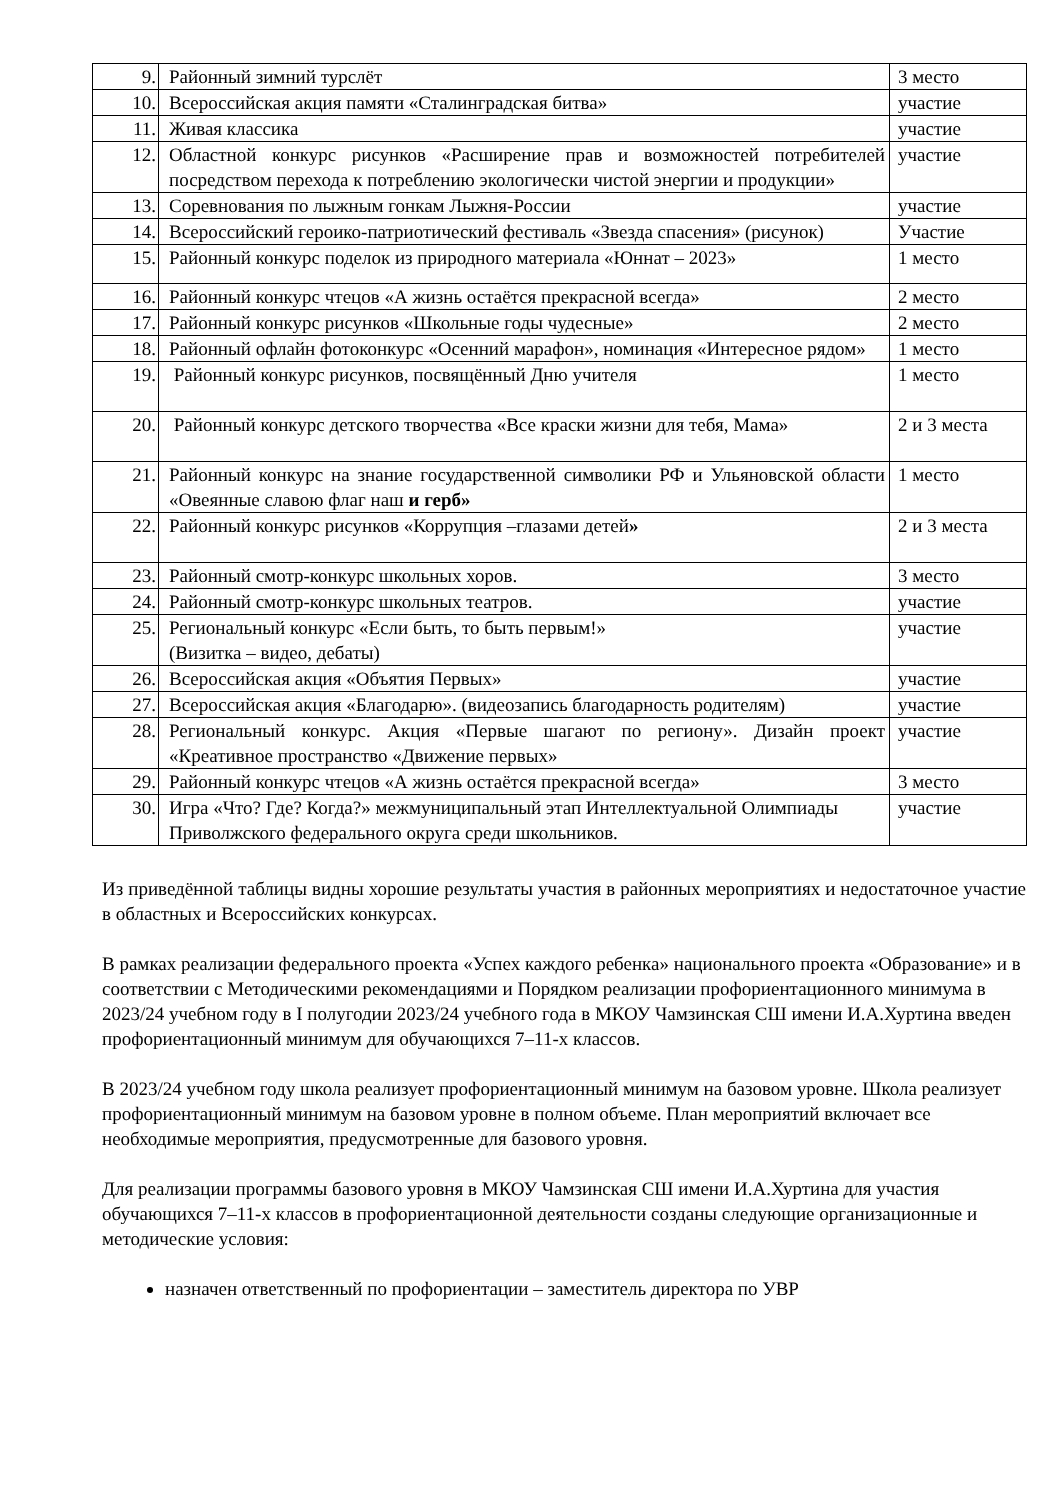| 9. | Районный зимний турслёт | 3 место |
| 10. | Всероссийская акция памяти «Сталинградская битва» | участие |
| 11. | Живая классика | участие |
| 12. | Областной конкурс рисунков «Расширение прав и возможностей потребителей посредством перехода к потреблению экологически чистой энергии и продукции» | участие |
| 13. | Соревнования по лыжным гонкам Лыжня-России | участие |
| 14. | Всероссийский героико-патриотический фестиваль «Звезда спасения» (рисунок) | Участие |
| 15. | Районный конкурс поделок из природного материала «Юннат – 2023» | 1 место |
| 16. | Районный конкурс чтецов «А жизнь остаётся прекрасной всегда» | 2 место |
| 17. | Районный конкурс рисунков «Школьные годы чудесные» | 2 место |
| 18. | Районный офлайн фотоконкурс «Осенний марафон», номинация «Интересное рядом» | 1 место |
| 19. | Районный конкурс рисунков, посвящённый Дню учителя | 1 место |
| 20. | Районный конкурс детского творчества «Все краски жизни для тебя, Мама» | 2 и 3 места |
| 21. | Районный конкурс на знание государственной символики РФ и Ульяновской области «Овеянные славою флаг наш и герб» | 1 место |
| 22. | Районный конкурс рисунков «Коррупция –глазами детей » | 2 и 3 места |
| 23. | Районный смотр-конкурс школьных хоров. | 3 место |
| 24. | Районный смотр-конкурс школьных театров. | участие |
| 25. | Региональный конкурс «Если быть, то быть первым!» (Визитка – видео, дебаты) | участие |
| 26. | Всероссийская акция «Объятия Первых» | участие |
| 27. | Всероссийская акция «Благодарю». (видеозапись благодарность родителям) | участие |
| 28. | Региональный конкурс. Акция «Первые шагают по региону». Дизайн проект «Креативное пространство «Движение первых» | участие |
| 29. | Районный конкурс чтецов «А жизнь остаётся прекрасной всегда» | 3 место |
| 30. | Игра «Что? Где? Когда?» межмуниципальный этап Интеллектуальной Олимпиады Приволжского федерального округа среди школьников. | участие |
Из приведённой таблицы видны хорошие результаты участия в районных мероприятиях и недостаточное участие в областных и Всероссийских конкурсах.
В рамках реализации федерального проекта «Успех каждого ребенка» национального проекта «Образование» и в соответствии с Методическими рекомендациями и Порядком реализации профориентационного минимума в 2023/24 учебном году в I полугодии 2023/24 учебного года в МКОУ Чамзинская СШ имени И.А.Хуртина введен профориентационный минимум для обучающихся 7–11-х классов.
В 2023/24 учебном году школа реализует профориентационный минимум на базовом уровне. Школа реализует профориентационный минимум на базовом уровне в полном объеме. План мероприятий включает все необходимые мероприятия, предусмотренные для базового уровня.
Для реализации программы базового уровня в МКОУ Чамзинская СШ имени И.А.Хуртина для участия обучающихся 7–11-х классов в профориентационной деятельности созданы следующие организационные и методические условия:
назначен ответственный по профориентации – заместитель директора по УВР